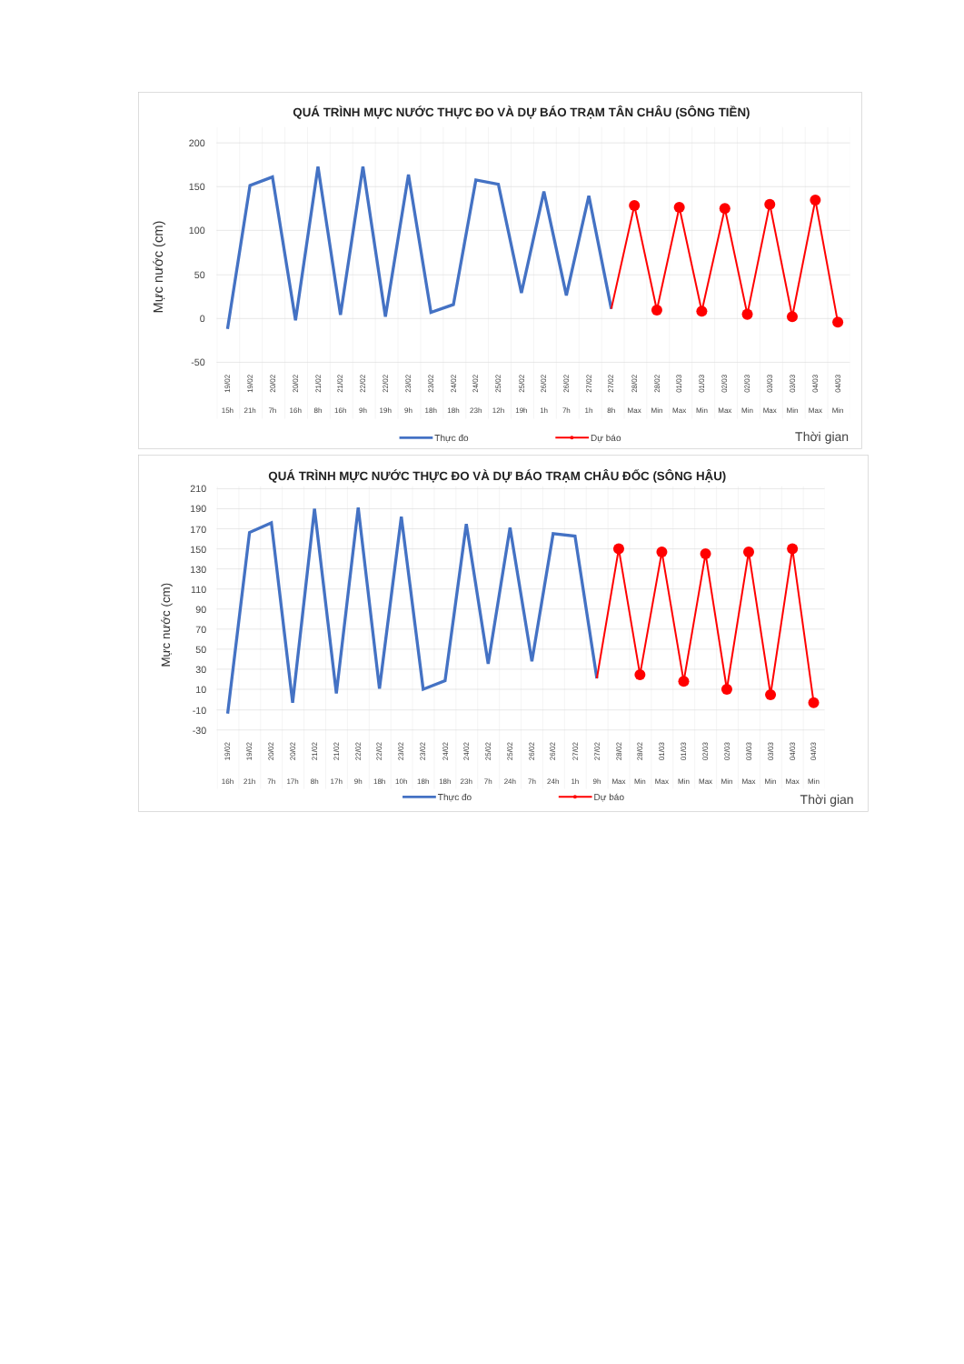QUÁ TRÌNH MỰC NƯỚC THỰC ĐO VÀ DỰ BÁO TRẠM TÂN CHÂU (SÔNG TIỀN)
200
150
100
50
0
-50
Mực nước (cm)
15h
21h
7h
16h
8h
16h
9h
19h
9h
18h
18h
23h
12h
19h
1h
7h
1h
8h
Max
Min
Max
Min
Max
Min
Max
Min
Max
Min
19/02
19/02
20/02
20/02
21/02
21/02
22/02
22/02
23/02
23/02
24/02
24/02
25/02
25/02
26/02
26/02
27/02
27/02
28/02
28/02
01/03
01/03
02/03
02/03
03/03
03/03
04/03
04/03
Thực đo
Dự báo
Thời gian
QUÁ TRÌNH MỰC NƯỚC THỰC ĐO VÀ DỰ BÁO TRẠM CHÂU ĐỐC (SÔNG HẬU)
210
190
170
150
130
110
90
70
50
30
10
-10
-30
Mực nước (cm)
19/02
19/02
20/02
20/02
21/02
21/02
22/02
22/02
23/02
23/02
24/02
24/02
25/02
25/02
26/02
26/02
27/02
27/02
28/02
28/02
01/03
01/03
02/03
02/03
03/03
03/03
04/03
04/03
16h
21h
7h
17h
8h
17h
9h
18h
10h
18h
18h
23h
7h
24h
7h
24h
1h
9h
Max
Min
Max
Min
Max
Min
Max
Min
Max
Min
Thực đo
Dự báo
Thời gian